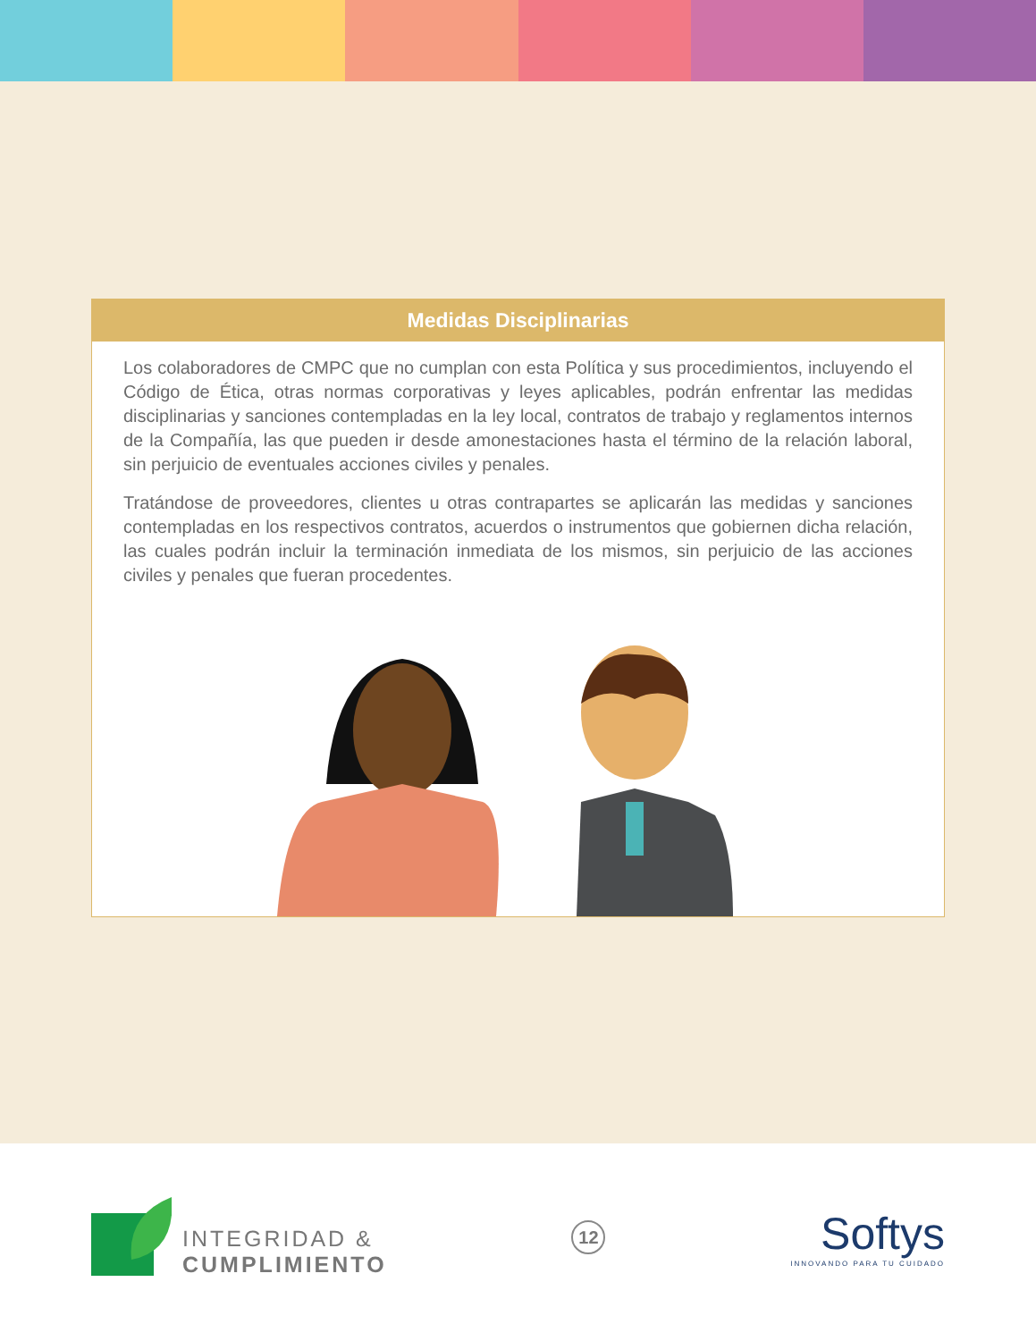Medidas Disciplinarias
Los colaboradores de CMPC que no cumplan con esta Política y sus procedimientos, incluyendo el Código de Ética, otras normas corporativas y leyes aplicables, podrán enfrentar las medidas disciplinarias y sanciones contempladas en la ley local, contratos de trabajo y reglamentos internos de la Compañía, las que pueden ir desde amonestaciones hasta el término de la relación laboral, sin perjuicio de eventuales acciones civiles y penales.
Tratándose de proveedores, clientes u otras contrapartes se aplicarán las medidas y sanciones contempladas en los respectivos contratos, acuerdos o instrumentos que gobiernen dicha relación, las cuales podrán incluir la terminación inmediata de los mismos, sin perjuicio de las acciones civiles y penales que fueran procedentes.
INTEGRIDAD &
CUMPLIMIENTO
12
Softys
INNOVANDO PARA TU CUIDADO